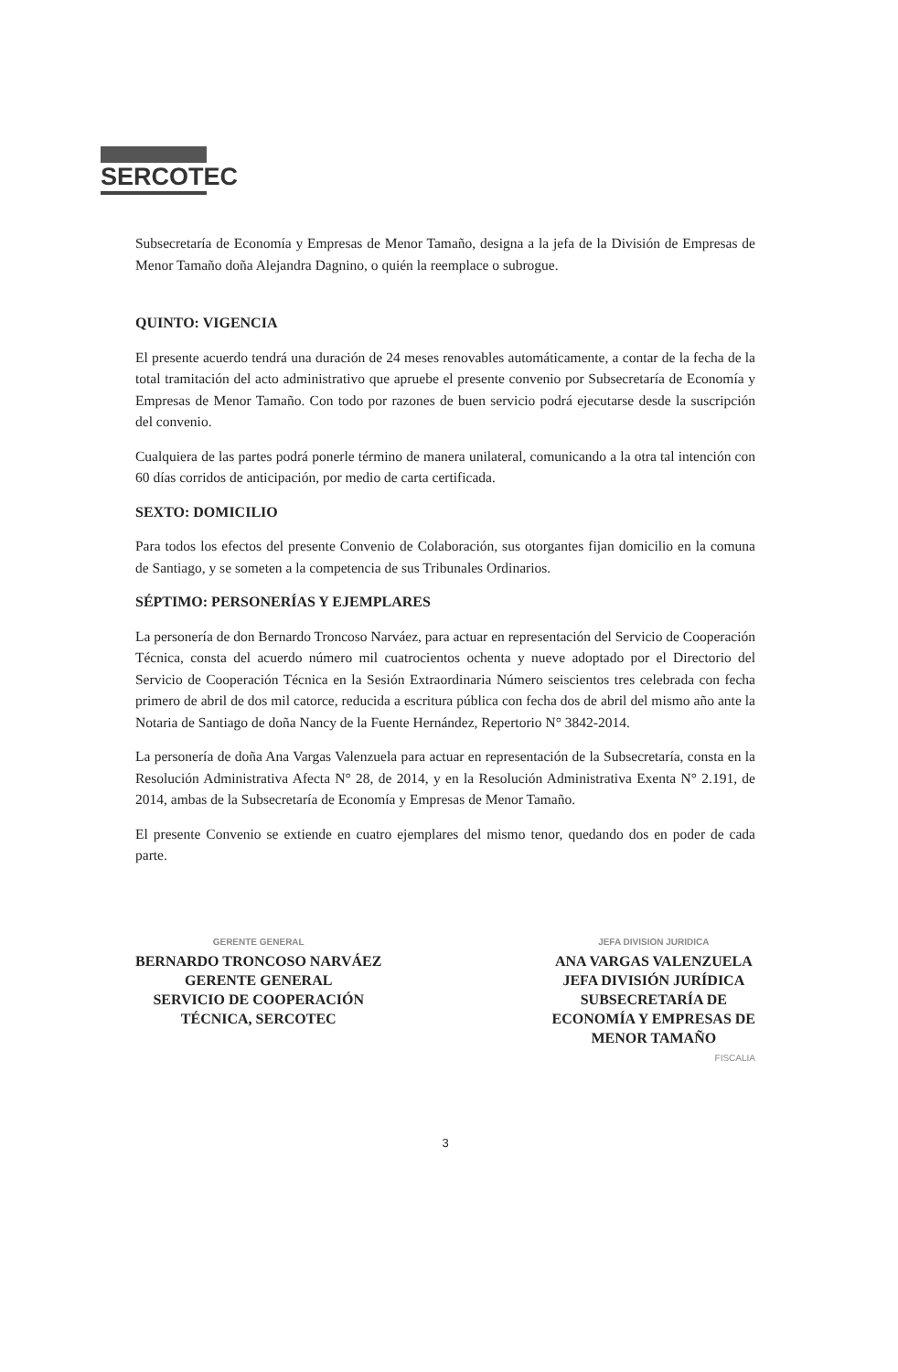SERCOTEC
Subsecretaría de Economía y Empresas de Menor Tamaño, designa a la jefa de la División de Empresas de Menor Tamaño doña Alejandra Dagnino, o quién la reemplace o subrogue.
QUINTO: VIGENCIA
El presente acuerdo tendrá una duración de 24 meses renovables automáticamente, a contar de la fecha de la total tramitación del acto administrativo que apruebe el presente convenio por Subsecretaría de Economía y Empresas de Menor Tamaño. Con todo por razones de buen servicio podrá ejecutarse desde la suscripción del convenio.
Cualquiera de las partes podrá ponerle término de manera unilateral, comunicando a la otra tal intención con 60 días corridos de anticipación, por medio de carta certificada.
SEXTO: DOMICILIO
Para todos los efectos del presente Convenio de Colaboración, sus otorgantes fijan domicilio en la comuna de Santiago, y se someten a la competencia de sus Tribunales Ordinarios.
SÉPTIMO: PERSONERÍAS Y EJEMPLARES
La personería de don Bernardo Troncoso Narváez, para actuar en representación del Servicio de Cooperación Técnica, consta del acuerdo número mil cuatrocientos ochenta y nueve adoptado por el Directorio del Servicio de Cooperación Técnica en la Sesión Extraordinaria Número seiscientos tres celebrada con fecha primero de abril de dos mil catorce, reducida a escritura pública con fecha dos de abril del mismo año ante la Notaria de Santiago de doña Nancy de la Fuente Hernández, Repertorio N° 3842-2014.
La personería de doña Ana Vargas Valenzuela para actuar en representación de la Subsecretaría, consta en la Resolución Administrativa Afecta N° 28, de 2014, y en la Resolución Administrativa Exenta N° 2.191, de 2014, ambas de la Subsecretaría de Economía y Empresas de Menor Tamaño.
El presente Convenio se extiende en cuatro ejemplares del mismo tenor, quedando dos en poder de cada parte.
GERENTE GENERAL
BERNARDO TRONCOSO NARVÁEZ
GERENTE GENERAL
SERVICIO DE COOPERACIÓN
TÉCNICA, SERCOTEC
JEFA DIVISION JURIDICA
ANA VARGAS VALENZUELA
JEFA DIVISIÓN JURÍDICA
SUBSECRETARÍA DE
ECONOMÍA Y EMPRESAS DE
MENOR TAMAÑO
FISCALIA
3